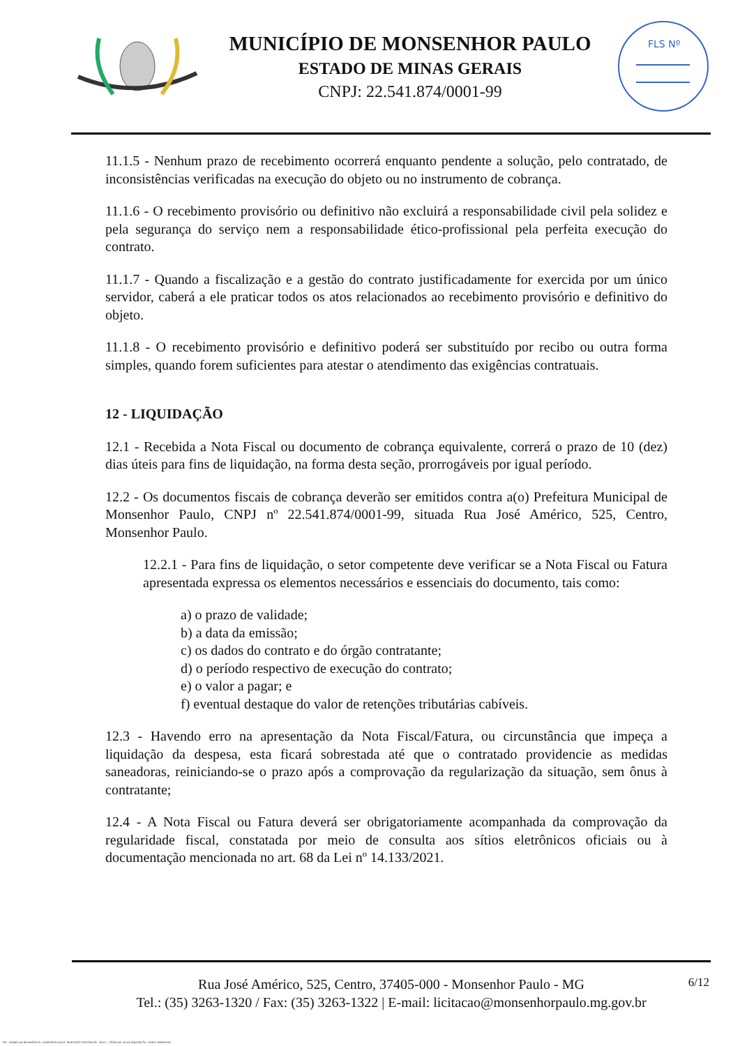MUNICÍPIO DE MONSENHOR PAULO
ESTADO DE MINAS GERAIS
CNPJ: 22.541.874/0001-99
FLS Nº
11.1.5 - Nenhum prazo de recebimento ocorrerá enquanto pendente a solução, pelo contratado, de inconsistências verificadas na execução do objeto ou no instrumento de cobrança.
11.1.6 - O recebimento provisório ou definitivo não excluirá a responsabilidade civil pela solidez e pela segurança do serviço nem a responsabilidade ético-profissional pela perfeita execução do contrato.
11.1.7 - Quando a fiscalização e a gestão do contrato justificadamente for exercida por um único servidor, caberá a ele praticar todos os atos relacionados ao recebimento provisório e definitivo do objeto.
11.1.8 - O recebimento provisório e definitivo poderá ser substituído por recibo ou outra forma simples, quando forem suficientes para atestar o atendimento das exigências contratuais.
12 - LIQUIDAÇÃO
12.1 - Recebida a Nota Fiscal ou documento de cobrança equivalente, correrá o prazo de 10 (dez) dias úteis para fins de liquidação, na forma desta seção, prorrogáveis por igual período.
12.2 - Os documentos fiscais de cobrança deverão ser emitidos contra a(o) Prefeitura Municipal de Monsenhor Paulo, CNPJ nº 22.541.874/0001-99, situada Rua José Américo, 525, Centro, Monsenhor Paulo.
12.2.1 - Para fins de liquidação, o setor competente deve verificar se a Nota Fiscal ou Fatura apresentada expressa os elementos necessários e essenciais do documento, tais como:
a) o prazo de validade;
b) a data da emissão;
c) os dados do contrato e do órgão contratante;
d) o período respectivo de execução do contrato;
e) o valor a pagar; e
f) eventual destaque do valor de retenções tributárias cabíveis.
12.3 - Havendo erro na apresentação da Nota Fiscal/Fatura, ou circunstância que impeça a liquidação da despesa, esta ficará sobrestada até que o contratado providencie as medidas saneadoras, reiniciando-se o prazo após a comprovação da regularização da situação, sem ônus à contratante;
12.4 - A Nota Fiscal ou Fatura deverá ser obrigatoriamente acompanhada da comprovação da regularidade fiscal, constatada por meio de consulta aos sítios eletrônicos oficiais ou à documentação mencionada no art. 68 da Lei nº 14.133/2021.
6/12 Rua José Américo, 525, Centro, 37405-000 - Monsenhor Paulo - MG
Tel.: (35) 3263-1320 / Fax: (35) 3263-1322 | E-mail: licitacao@monsenhorpaulo.mg.gov.br
784 - TERMO DE REFERÊNCIA - DISPENSA ELETR. SERVIÇOS CONTÍNUOS - NLLC - CÓPIA DO TR DE AQUISIÇÃO - PARA TERMINAR